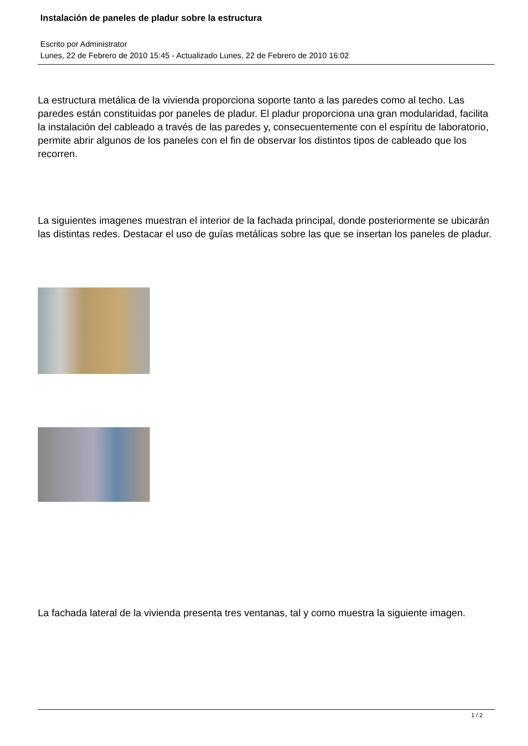Instalación de paneles de pladur sobre la estructura
Escrito por Administrator
Lunes, 22 de Febrero de 2010 15:45 - Actualizado Lunes, 22 de Febrero de 2010 16:02
La estructura metálica de la vivienda proporciona soporte tanto a las paredes como al techo. Las paredes están constituidas por paneles de pladur. El pladur proporciona una gran modularidad, facilita la instalación del cableado a través de las paredes y, consecuentemente con el espíritu de laboratorio, permite abrir algunos de los paneles con el fin de observar los distintos tipos de cableado que los recorren.
La siguientes imagenes muestran el interior de la fachada principal, donde posteriormente se ubicarán las distintas redes. Destacar el uso de guías metálicas sobre las que se insertan los paneles de pladur.
La fachada lateral de la vivienda presenta tres ventanas, tal y como muestra la siguiente imagen.
1 / 2